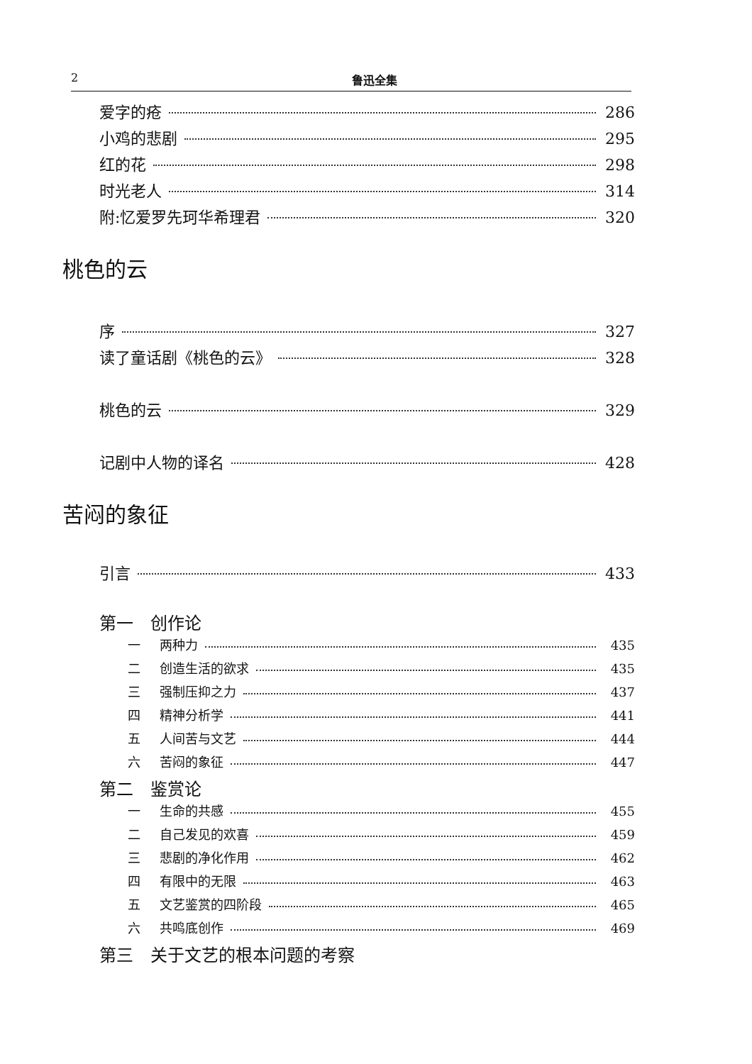2 鲁迅全集
爱字的疮 286
小鸡的悲剧 295
红的花 298
时光老人 314
附:忆爱罗先珂华希理君 320
桃色的云
序 327
读了童话剧《桃色的云》 328
桃色的云 329
记剧中人物的译名 428
苦闷的象征
引言 433
第一　创作论
一 两种力 435
二 创造生活的欲求 435
三 强制压抑之力 437
四 精神分析学 441
五 人间苦与文艺 444
六 苦闷的象征 447
第二　鉴赏论
一 生命的共感 455
二 自己发见的欢喜 459
三 悲剧的净化作用 462
四 有限中的无限 463
五 文艺鉴赏的四阶段 465
六 共鸣底创作 469
第三　关于文艺的根本问题的考察